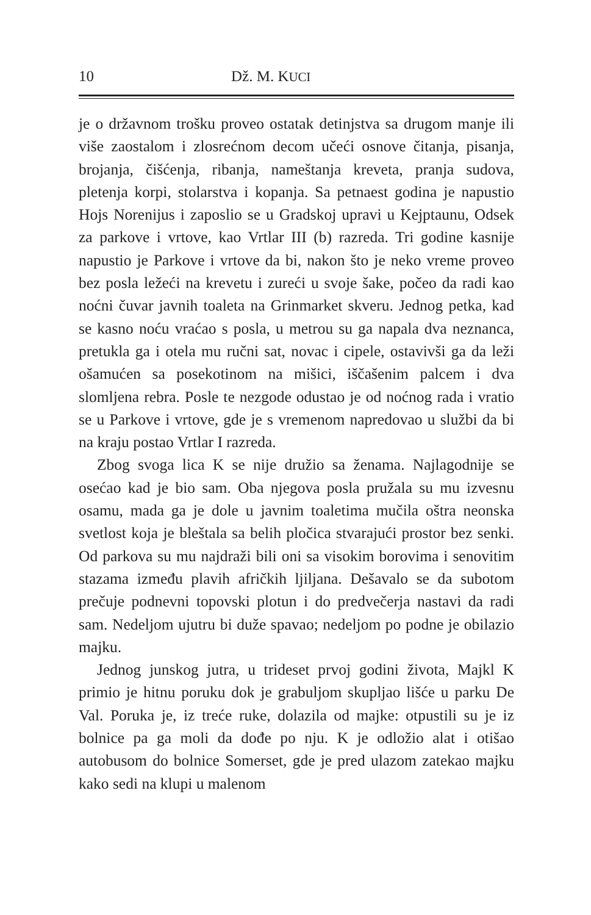10 Dž. M. KUCI
je o državnom trošku proveo ostatak detinjstva sa drugom manje ili više zaostalom i zlosrećnom decom učeći osnove čitanja, pisanja, brojanja, čišćenja, ribanja, nameštanja kreveta, pranja sudova, pletenja korpi, stolarstva i kopanja. Sa petnaest godina je napustio Hojs Norenijus i zaposlio se u Gradskoj upravi u Kejptaunu, Odsek za parkove i vrtove, kao Vrtlar III (b) razreda. Tri godine kasnije napustio je Parkove i vrtove da bi, nakon što je neko vreme proveo bez posla ležeći na krevetu i zureći u svoje šake, počeo da radi kao noćni čuvar javnih toaleta na Grinmarket skveru. Jednog petka, kad se kasno noću vraćao s posla, u metrou su ga napala dva neznanca, pretukla ga i otela mu ručni sat, novac i cipele, ostavivši ga da leži ošamućen sa posekotinom na mišici, iščašenim palcem i dva slomljena rebra. Posle te nezgode odustao je od noćnog rada i vratio se u Parkove i vrtove, gde je s vremenom napredovao u službi da bi na kraju postao Vrtlar I razreda.
Zbog svoga lica K se nije družio sa ženama. Najlagodnije se osećao kad je bio sam. Oba njegova posla pružala su mu izvesnu osamu, mada ga je dole u javnim toaletima mučila oštra neonska svetlost koja je bleštala sa belih pločica stvarajući prostor bez senki. Od parkova su mu najdraži bili oni sa visokim borovima i senovitim stazama između plavih afričkih ljiljana. Dešavalo se da subotom prečuje podnevni topovski plotun i do predvečerja nastavi da radi sam. Nedeljom ujutru bi duže spavao; nedeljom po podne je obilazio majku.
Jednog junskog jutra, u trideset prvoj godini života, Majkl K primio je hitnu poruku dok je grabuljom skupljao lišće u parku De Val. Poruka je, iz treće ruke, dolazila od majke: otpustili su je iz bolnice pa ga moli da dođe po nju. K je odložio alat i otišao autobusom do bolnice Somerset, gde je pred ulazom zatekao majku kako sedi na klupi u malenom